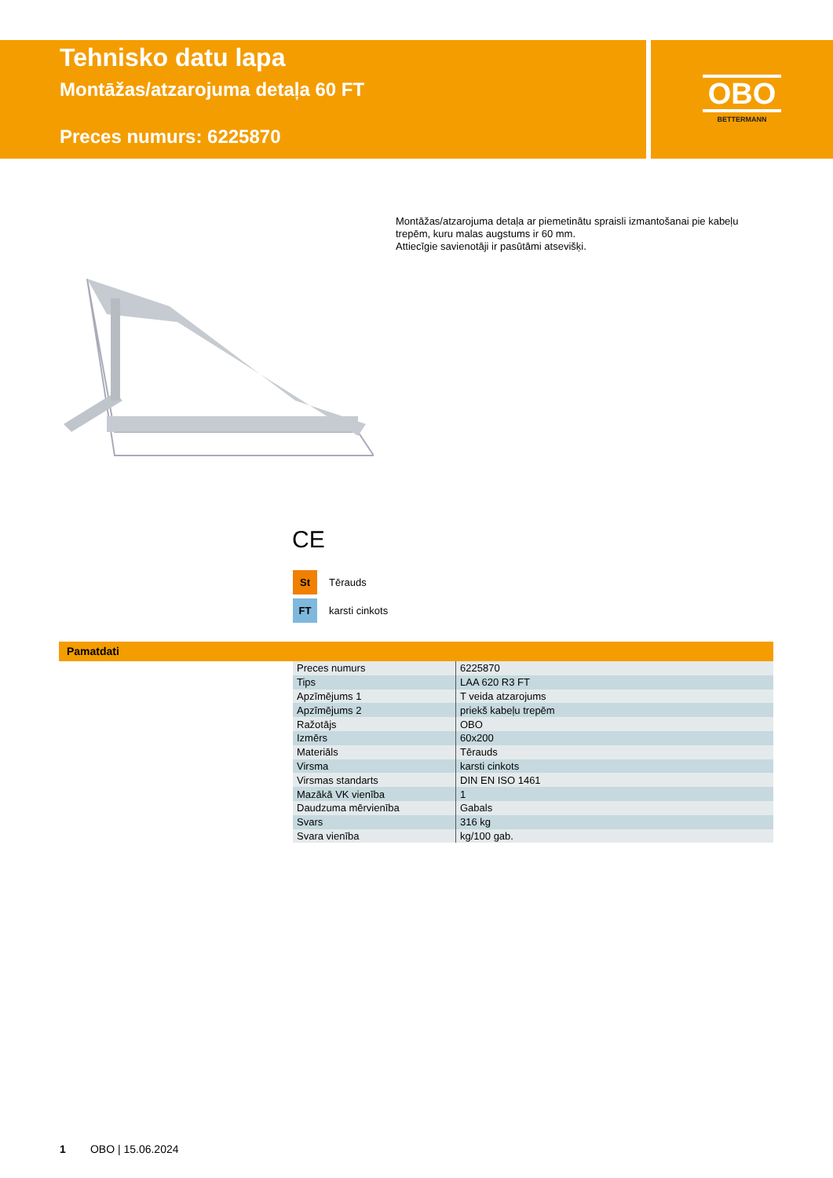Tehnisko datu lapa
Montāžas/atzarojuma detaļa 60 FT
Preces numurs: 6225870
OBO
BETTERMANN
Montāžas/atzarojuma detaļa ar piemetinātu spraisli izmantošanai pie kabeļu trepēm, kuru malas augstums ir 60 mm.
Attiecīgie savienotāji ir pasūtāmi atsevišķi.
CE
St Tērauds
FT karsti cinkots
Pamatdati
| Preces numurs | 6225870 |
| Tips | LAA 620 R3 FT |
| Apzīmējums 1 | T veida atzarojums |
| Apzīmējums 2 | priekš kabeļu trepēm |
| Ražotājs | OBO |
| Izmērs | 60x200 |
| Materiāls | Tērauds |
| Virsma | karsti cinkots |
| Virsmas standarts | DIN EN ISO 1461 |
| Mazākā VK vienība | 1 |
| Daudzuma mērvienība | Gabals |
| Svars | 316 kg |
| Svara vienība | kg/100 gab. |
1 OBO | 15.06.2024